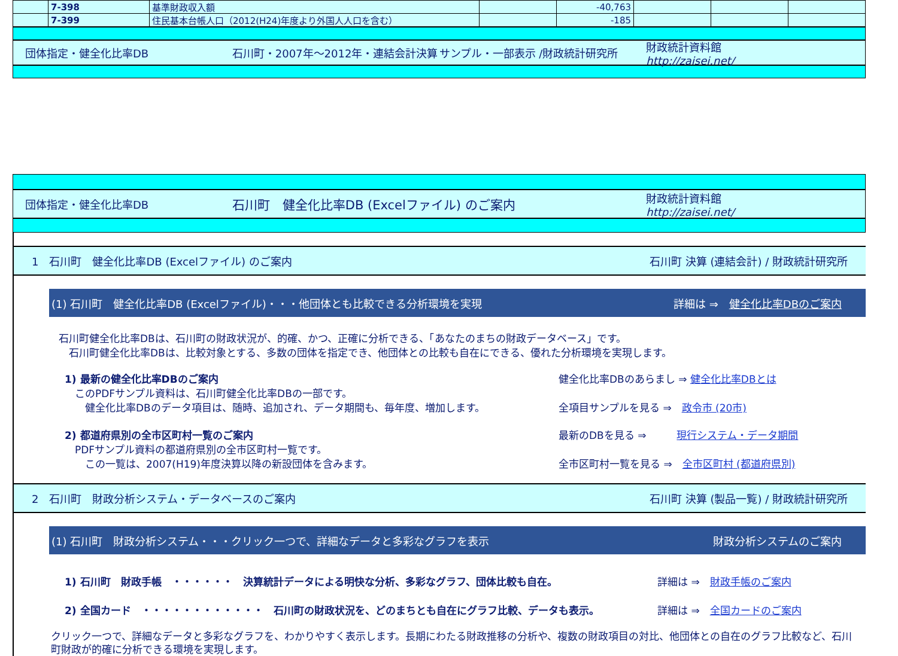| | 7-398 | 基準財政収入額 | | -40,763 | | | |
| | 7-399 | 住民基本台帳人口（2012(H24)年度より外国人人口を含む） | | -185 | | | |
団体指定・健全化比率DB 石川町・2007年～2012年・連結会計決算 サンプル・一部表示 /財政統計研究所 財政統計資料館
http://zaisei.net/
団体指定・健全化比率DB 石川町　健全化比率DB (Excelファイル) のご案内 財政統計資料館
http://zaisei.net/
1　石川町　健全化比率DB (Excelファイル) のご案内 石川町 決算 (連結会計) / 財政統計研究所
(1) 石川町　健全化比率DB (Excelファイル)・・・他団体とも比較できる分析環境を実現 詳細は ⇒　健全化比率DBのご案内
石川町健全化比率DBは、石川町の財政状況が、的確、かつ、正確に分析できる、「あなたのまちの財政データベース」です。
　石川町健全化比率DBは、比較対象とする、多数の団体を指定でき、他団体との比較も自在にできる、優れた分析環境を実現します。
1) 最新の健全化比率DBのご案内
　このPDFサンプル資料は、石川町健全化比率DBの一部です。
　　健全化比率DBのデータ項目は、随時、追加され、データ期間も、毎年度、増加します。
健全化比率DBのあらまし ⇒ 健全化比率DBとは
全項目サンプルを見る ⇒　政令市 (20市)
2) 都道府県別の全市区町村一覧のご案内
　PDFサンプル資料の都道府県別の全市区町村一覧です。
　　この一覧は、2007(H19)年度決算以降の新設団体を含みます。
最新のDBを見る ⇒　　　現行システム・データ期間
全市区町村一覧を見る ⇒　全市区町村 (都道府県別)
2　石川町　財政分析システム・データベースのご案内 石川町 決算 (製品一覧) / 財政統計研究所
(1) 石川町　財政分析システム・・・クリック一つで、詳細なデータと多彩なグラフを表示 財政分析システムのご案内
1) 石川町　財政手帳　・・・・・・　決算統計データによる明快な分析、多彩なグラフ、団体比較も自在。 詳細は ⇒　財政手帳のご案内
2) 全国カード　・・・・・・・・・・・・　石川町の財政状況を、どのまちとも自在にグラフ比較、データも表示。 詳細は ⇒　全国カードのご案内
クリック一つで、詳細なデータと多彩なグラフを、わかりやすく表示します。長期にわたる財政推移の分析や、複数の財政項目の対比、他団体との自在のグラフ比較など、石川町財政が的確に分析できる環境を実現します。